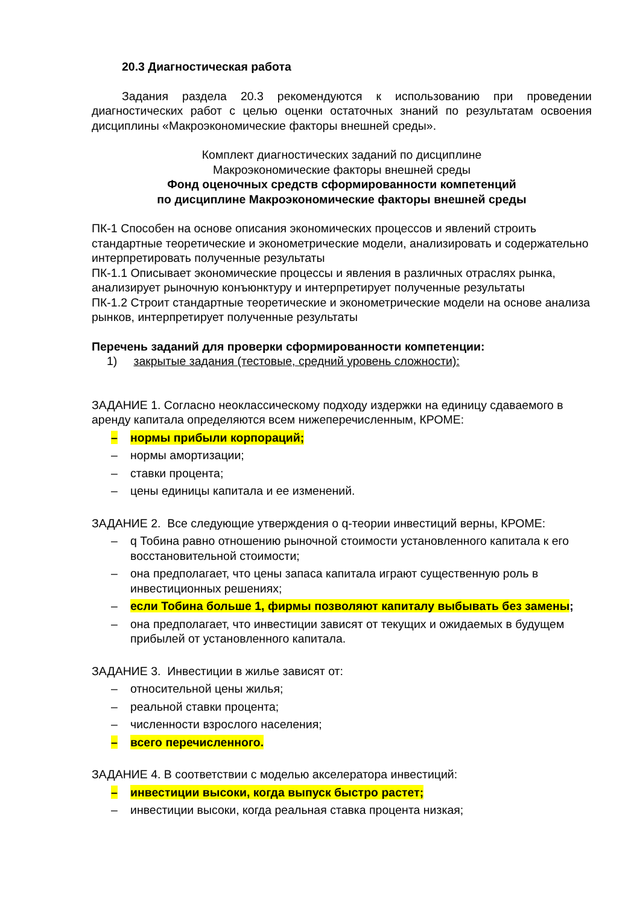20.3 Диагностическая работа
Задания раздела 20.3 рекомендуются к использованию при проведении диагностических работ с целью оценки остаточных знаний по результатам освоения дисциплины «Макроэкономические факторы внешней среды».
Комплект диагностических заданий по дисциплине
Макроэкономические факторы внешней среды
Фонд оценочных средств сформированности компетенций
по дисциплине Макроэкономические факторы внешней среды
ПК-1 Способен на основе описания экономических процессов и явлений строить стандартные теоретические и эконометрические модели, анализировать и содержательно интерпретировать полученные результаты
ПК-1.1 Описывает экономические процессы и явления в различных отраслях рынка, анализирует рыночную конъюнктуру и интерпретирует полученные результаты
ПК-1.2 Строит стандартные теоретические и эконометрические модели на основе анализа рынков, интерпретирует полученные результаты
Перечень заданий для проверки сформированности компетенции:
1) закрытые задания (тестовые, средний уровень сложности):
ЗАДАНИЕ 1. Согласно неоклассическому подходу издержки на единицу сдаваемого в аренду капитала определяются всем нижеперечисленным, КРОМЕ:
– нормы прибыли корпораций;
– нормы амортизации;
– ставки процента;
– цены единицы капитала и ее изменений.
ЗАДАНИЕ 2. Все следующие утверждения о q-теории инвестиций верны, КРОМЕ:
– q Тобина равно отношению рыночной стоимости установленного капитала к его восстановительной стоимости;
– она предполагает, что цены запаса капитала играют существенную роль в инвестиционных решениях;
– если Тобина больше 1, фирмы позволяют капиталу выбывать без замены;
– она предполагает, что инвестиции зависят от текущих и ожидаемых в будущем прибылей от установленного капитала.
ЗАДАНИЕ 3. Инвестиции в жилье зависят от:
– относительной цены жилья;
– реальной ставки процента;
– численности взрослого населения;
– всего перечисленного.
ЗАДАНИЕ 4. В соответствии с моделью акселератора инвестиций:
– инвестиции высоки, когда выпуск быстро растет;
– инвестиции высоки, когда реальная ставка процента низкая;